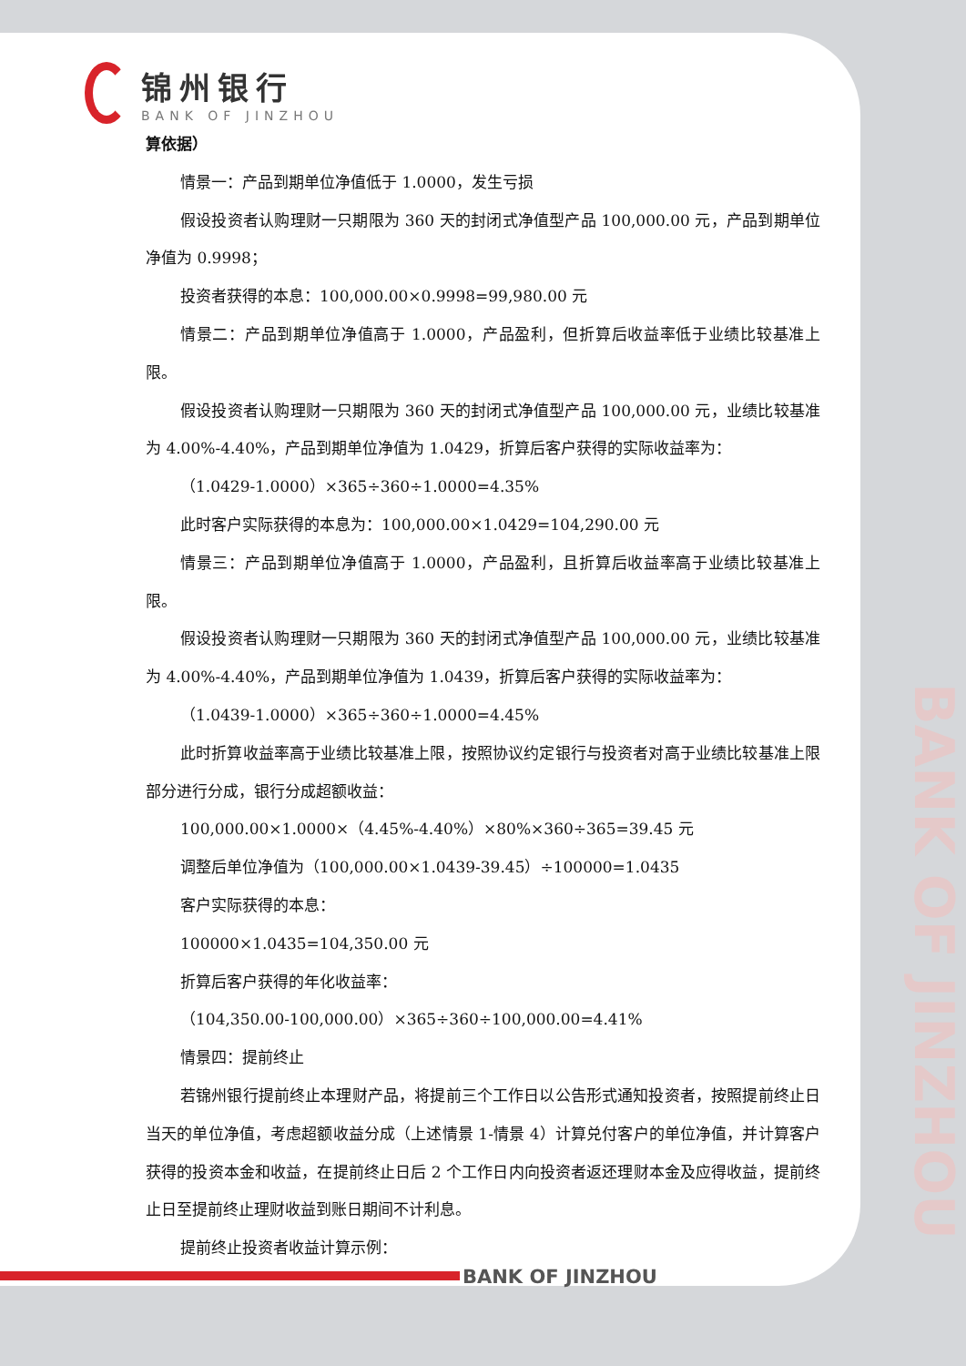锦州银行
BANK OF JINZHOU
算依据）
情景一：产品到期单位净值低于 1.0000，发生亏损
假设投资者认购理财一只期限为 360 天的封闭式净值型产品 100,000.00 元，产品到期单位净值为 0.9998；
投资者获得的本息：100,000.00×0.9998=99,980.00 元
情景二：产品到期单位净值高于 1.0000，产品盈利，但折算后收益率低于业绩比较基准上限。
假设投资者认购理财一只期限为 360 天的封闭式净值型产品 100,000.00 元，业绩比较基准为 4.00%-4.40%，产品到期单位净值为 1.0429，折算后客户获得的实际收益率为：
（1.0429-1.0000）×365÷360÷1.0000=4.35%
此时客户实际获得的本息为：100,000.00×1.0429=104,290.00 元
情景三：产品到期单位净值高于 1.0000，产品盈利，且折算后收益率高于业绩比较基准上限。
假设投资者认购理财一只期限为 360 天的封闭式净值型产品 100,000.00 元，业绩比较基准为 4.00%-4.40%，产品到期单位净值为 1.0439，折算后客户获得的实际收益率为：
（1.0439-1.0000）×365÷360÷1.0000=4.45%
此时折算收益率高于业绩比较基准上限，按照协议约定银行与投资者对高于业绩比较基准上限部分进行分成，银行分成超额收益：
100,000.00×1.0000×（4.45%-4.40%）×80%×360÷365=39.45 元
调整后单位净值为（100,000.00×1.0439-39.45）÷100000=1.0435
客户实际获得的本息：
100000×1.0435=104,350.00 元
折算后客户获得的年化收益率：
（104,350.00-100,000.00）×365÷360÷100,000.00=4.41%
情景四：提前终止
若锦州银行提前终止本理财产品，将提前三个工作日以公告形式通知投资者，按照提前终止日当天的单位净值，考虑超额收益分成（上述情景 1-情景 4）计算兑付客户的单位净值，并计算客户获得的投资本金和收益，在提前终止日后 2 个工作日内向投资者返还理财本金及应得收益，提前终止日至提前终止理财收益到账日期间不计利息。
提前终止投资者收益计算示例：
BANK OF JINZHOU
BANK OF JINZHOU